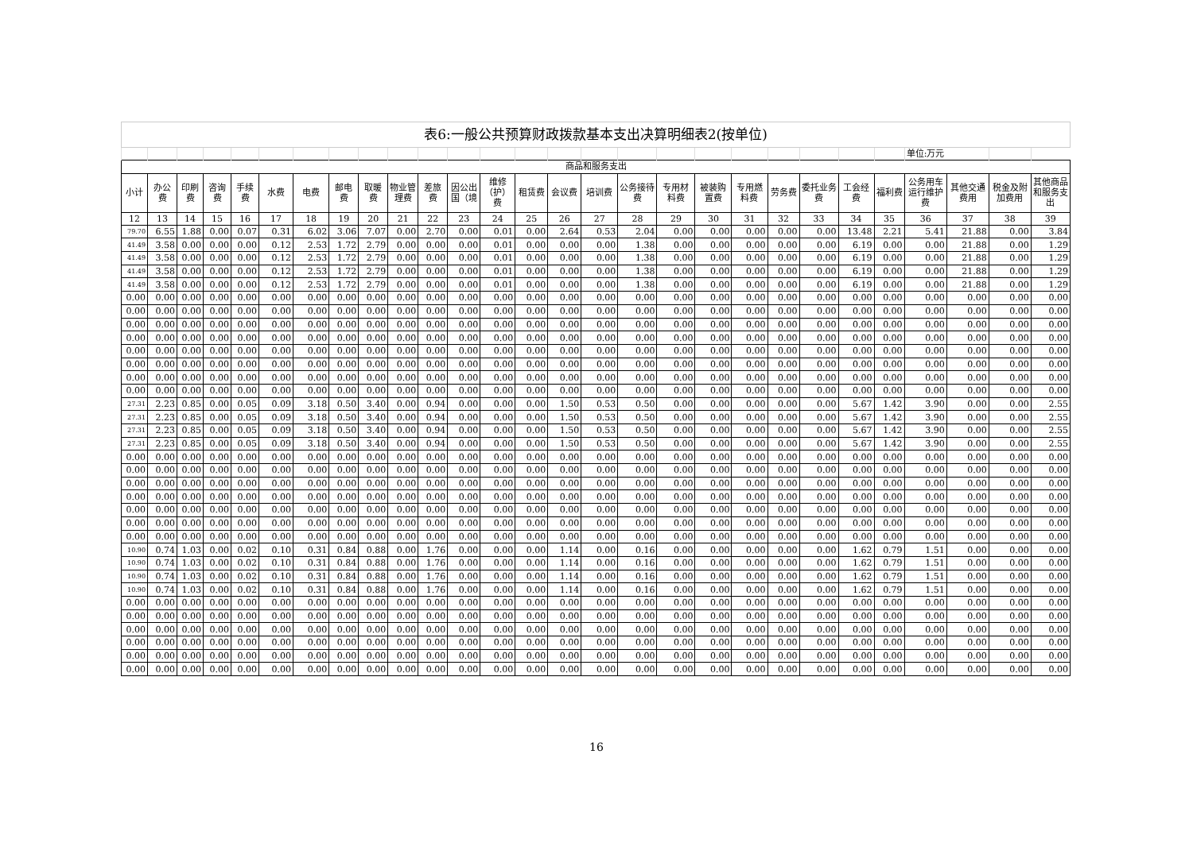| 表6:一般公共预算财政拨款基本支出决算明细表2(按单位) | | | | | | | | | | | | | | | | | | | | | | | | | | | |
| | | | | | | | | | | | | | | | | | | | | | | | | 单位:万元 | | | |
| 商品和服务支出 | | | | | | | | | | | | | | | | | | | | | | | | | | | |
| 小计 | 办公费 | 印刷费 | 咨询费 | 手续费 | 水费 | 电费 | 邮电费 | 取暖费 | 物业管理费 | 差旅费 | 因公出国（境 | 维修（护）费 | 租赁费 | 会议费 | 培训费 | 公务接待费 | 专用材料费 | 被装购置费 | 专用燃料费 | 劳务费 | 委托业务费 | 工会经费 | 福利费 | 公务用车运行维护费 | 其他交通费用 | 税金及附加费用 | 其他商品和服务支出 |
| 12 | 13 | 14 | 15 | 16 | 17 | 18 | 19 | 20 | 21 | 22 | 23 | 24 | 25 | 26 | 27 | 28 | 29 | 30 | 31 | 32 | 33 | 34 | 35 | 36 | 37 | 38 | 39 |
| 79.70 | 6.55 | 1.88 | 0.00 | 0.07 | 0.31 | 6.02 | 3.06 | 7.07 | 0.00 | 2.70 | 0.00 | 0.01 | 0.00 | 2.64 | 0.53 | 2.04 | 0.00 | 0.00 | 0.00 | 0.00 | 0.00 | 13.48 | 2.21 | 5.41 | 21.88 | 0.00 | 3.84 |
| 41.49 | 3.58 | 0.00 | 0.00 | 0.00 | 0.12 | 2.53 | 1.72 | 2.79 | 0.00 | 0.00 | 0.00 | 0.01 | 0.00 | 0.00 | 0.00 | 1.38 | 0.00 | 0.00 | 0.00 | 0.00 | 0.00 | 6.19 | 0.00 | 0.00 | 21.88 | 0.00 | 1.29 |
| 41.49 | 3.58 | 0.00 | 0.00 | 0.00 | 0.12 | 2.53 | 1.72 | 2.79 | 0.00 | 0.00 | 0.00 | 0.01 | 0.00 | 0.00 | 0.00 | 1.38 | 0.00 | 0.00 | 0.00 | 0.00 | 0.00 | 6.19 | 0.00 | 0.00 | 21.88 | 0.00 | 1.29 |
| 41.49 | 3.58 | 0.00 | 0.00 | 0.00 | 0.12 | 2.53 | 1.72 | 2.79 | 0.00 | 0.00 | 0.00 | 0.01 | 0.00 | 0.00 | 0.00 | 1.38 | 0.00 | 0.00 | 0.00 | 0.00 | 0.00 | 6.19 | 0.00 | 0.00 | 21.88 | 0.00 | 1.29 |
| 41.49 | 3.58 | 0.00 | 0.00 | 0.00 | 0.12 | 2.53 | 1.72 | 2.79 | 0.00 | 0.00 | 0.00 | 0.01 | 0.00 | 0.00 | 0.00 | 1.38 | 0.00 | 0.00 | 0.00 | 0.00 | 0.00 | 6.19 | 0.00 | 0.00 | 21.88 | 0.00 | 1.29 |
| 0.00 | 0.00 | 0.00 | 0.00 | 0.00 | 0.00 | 0.00 | 0.00 | 0.00 | 0.00 | 0.00 | 0.00 | 0.00 | 0.00 | 0.00 | 0.00 | 0.00 | 0.00 | 0.00 | 0.00 | 0.00 | 0.00 | 0.00 | 0.00 | 0.00 | 0.00 | 0.00 | 0.00 |
| 0.00 | 0.00 | 0.00 | 0.00 | 0.00 | 0.00 | 0.00 | 0.00 | 0.00 | 0.00 | 0.00 | 0.00 | 0.00 | 0.00 | 0.00 | 0.00 | 0.00 | 0.00 | 0.00 | 0.00 | 0.00 | 0.00 | 0.00 | 0.00 | 0.00 | 0.00 | 0.00 | 0.00 |
| 0.00 | 0.00 | 0.00 | 0.00 | 0.00 | 0.00 | 0.00 | 0.00 | 0.00 | 0.00 | 0.00 | 0.00 | 0.00 | 0.00 | 0.00 | 0.00 | 0.00 | 0.00 | 0.00 | 0.00 | 0.00 | 0.00 | 0.00 | 0.00 | 0.00 | 0.00 | 0.00 | 0.00 |
| 0.00 | 0.00 | 0.00 | 0.00 | 0.00 | 0.00 | 0.00 | 0.00 | 0.00 | 0.00 | 0.00 | 0.00 | 0.00 | 0.00 | 0.00 | 0.00 | 0.00 | 0.00 | 0.00 | 0.00 | 0.00 | 0.00 | 0.00 | 0.00 | 0.00 | 0.00 | 0.00 | 0.00 |
| 0.00 | 0.00 | 0.00 | 0.00 | 0.00 | 0.00 | 0.00 | 0.00 | 0.00 | 0.00 | 0.00 | 0.00 | 0.00 | 0.00 | 0.00 | 0.00 | 0.00 | 0.00 | 0.00 | 0.00 | 0.00 | 0.00 | 0.00 | 0.00 | 0.00 | 0.00 | 0.00 | 0.00 |
| 0.00 | 0.00 | 0.00 | 0.00 | 0.00 | 0.00 | 0.00 | 0.00 | 0.00 | 0.00 | 0.00 | 0.00 | 0.00 | 0.00 | 0.00 | 0.00 | 0.00 | 0.00 | 0.00 | 0.00 | 0.00 | 0.00 | 0.00 | 0.00 | 0.00 | 0.00 | 0.00 | 0.00 |
| 0.00 | 0.00 | 0.00 | 0.00 | 0.00 | 0.00 | 0.00 | 0.00 | 0.00 | 0.00 | 0.00 | 0.00 | 0.00 | 0.00 | 0.00 | 0.00 | 0.00 | 0.00 | 0.00 | 0.00 | 0.00 | 0.00 | 0.00 | 0.00 | 0.00 | 0.00 | 0.00 | 0.00 |
| 0.00 | 0.00 | 0.00 | 0.00 | 0.00 | 0.00 | 0.00 | 0.00 | 0.00 | 0.00 | 0.00 | 0.00 | 0.00 | 0.00 | 0.00 | 0.00 | 0.00 | 0.00 | 0.00 | 0.00 | 0.00 | 0.00 | 0.00 | 0.00 | 0.00 | 0.00 | 0.00 | 0.00 |
| 27.31 | 2.23 | 0.85 | 0.00 | 0.05 | 0.09 | 3.18 | 0.50 | 3.40 | 0.00 | 0.94 | 0.00 | 0.00 | 0.00 | 1.50 | 0.53 | 0.50 | 0.00 | 0.00 | 0.00 | 0.00 | 0.00 | 5.67 | 1.42 | 3.90 | 0.00 | 0.00 | 2.55 |
| 27.31 | 2.23 | 0.85 | 0.00 | 0.05 | 0.09 | 3.18 | 0.50 | 3.40 | 0.00 | 0.94 | 0.00 | 0.00 | 0.00 | 1.50 | 0.53 | 0.50 | 0.00 | 0.00 | 0.00 | 0.00 | 0.00 | 5.67 | 1.42 | 3.90 | 0.00 | 0.00 | 2.55 |
| 27.31 | 2.23 | 0.85 | 0.00 | 0.05 | 0.09 | 3.18 | 0.50 | 3.40 | 0.00 | 0.94 | 0.00 | 0.00 | 0.00 | 1.50 | 0.53 | 0.50 | 0.00 | 0.00 | 0.00 | 0.00 | 0.00 | 5.67 | 1.42 | 3.90 | 0.00 | 0.00 | 2.55 |
| 27.31 | 2.23 | 0.85 | 0.00 | 0.05 | 0.09 | 3.18 | 0.50 | 3.40 | 0.00 | 0.94 | 0.00 | 0.00 | 0.00 | 1.50 | 0.53 | 0.50 | 0.00 | 0.00 | 0.00 | 0.00 | 0.00 | 5.67 | 1.42 | 3.90 | 0.00 | 0.00 | 2.55 |
| 0.00 | 0.00 | 0.00 | 0.00 | 0.00 | 0.00 | 0.00 | 0.00 | 0.00 | 0.00 | 0.00 | 0.00 | 0.00 | 0.00 | 0.00 | 0.00 | 0.00 | 0.00 | 0.00 | 0.00 | 0.00 | 0.00 | 0.00 | 0.00 | 0.00 | 0.00 | 0.00 | 0.00 |
| 0.00 | 0.00 | 0.00 | 0.00 | 0.00 | 0.00 | 0.00 | 0.00 | 0.00 | 0.00 | 0.00 | 0.00 | 0.00 | 0.00 | 0.00 | 0.00 | 0.00 | 0.00 | 0.00 | 0.00 | 0.00 | 0.00 | 0.00 | 0.00 | 0.00 | 0.00 | 0.00 | 0.00 |
| 0.00 | 0.00 | 0.00 | 0.00 | 0.00 | 0.00 | 0.00 | 0.00 | 0.00 | 0.00 | 0.00 | 0.00 | 0.00 | 0.00 | 0.00 | 0.00 | 0.00 | 0.00 | 0.00 | 0.00 | 0.00 | 0.00 | 0.00 | 0.00 | 0.00 | 0.00 | 0.00 | 0.00 |
| 0.00 | 0.00 | 0.00 | 0.00 | 0.00 | 0.00 | 0.00 | 0.00 | 0.00 | 0.00 | 0.00 | 0.00 | 0.00 | 0.00 | 0.00 | 0.00 | 0.00 | 0.00 | 0.00 | 0.00 | 0.00 | 0.00 | 0.00 | 0.00 | 0.00 | 0.00 | 0.00 | 0.00 |
| 0.00 | 0.00 | 0.00 | 0.00 | 0.00 | 0.00 | 0.00 | 0.00 | 0.00 | 0.00 | 0.00 | 0.00 | 0.00 | 0.00 | 0.00 | 0.00 | 0.00 | 0.00 | 0.00 | 0.00 | 0.00 | 0.00 | 0.00 | 0.00 | 0.00 | 0.00 | 0.00 | 0.00 |
| 0.00 | 0.00 | 0.00 | 0.00 | 0.00 | 0.00 | 0.00 | 0.00 | 0.00 | 0.00 | 0.00 | 0.00 | 0.00 | 0.00 | 0.00 | 0.00 | 0.00 | 0.00 | 0.00 | 0.00 | 0.00 | 0.00 | 0.00 | 0.00 | 0.00 | 0.00 | 0.00 | 0.00 |
| 0.00 | 0.00 | 0.00 | 0.00 | 0.00 | 0.00 | 0.00 | 0.00 | 0.00 | 0.00 | 0.00 | 0.00 | 0.00 | 0.00 | 0.00 | 0.00 | 0.00 | 0.00 | 0.00 | 0.00 | 0.00 | 0.00 | 0.00 | 0.00 | 0.00 | 0.00 | 0.00 | 0.00 |
| 10.90 | 0.74 | 1.03 | 0.00 | 0.02 | 0.10 | 0.31 | 0.84 | 0.88 | 0.00 | 1.76 | 0.00 | 0.00 | 0.00 | 1.14 | 0.00 | 0.16 | 0.00 | 0.00 | 0.00 | 0.00 | 0.00 | 1.62 | 0.79 | 1.51 | 0.00 | 0.00 | 0.00 |
| 10.90 | 0.74 | 1.03 | 0.00 | 0.02 | 0.10 | 0.31 | 0.84 | 0.88 | 0.00 | 1.76 | 0.00 | 0.00 | 0.00 | 1.14 | 0.00 | 0.16 | 0.00 | 0.00 | 0.00 | 0.00 | 0.00 | 1.62 | 0.79 | 1.51 | 0.00 | 0.00 | 0.00 |
| 10.90 | 0.74 | 1.03 | 0.00 | 0.02 | 0.10 | 0.31 | 0.84 | 0.88 | 0.00 | 1.76 | 0.00 | 0.00 | 0.00 | 1.14 | 0.00 | 0.16 | 0.00 | 0.00 | 0.00 | 0.00 | 0.00 | 1.62 | 0.79 | 1.51 | 0.00 | 0.00 | 0.00 |
| 10.90 | 0.74 | 1.03 | 0.00 | 0.02 | 0.10 | 0.31 | 0.84 | 0.88 | 0.00 | 1.76 | 0.00 | 0.00 | 0.00 | 1.14 | 0.00 | 0.16 | 0.00 | 0.00 | 0.00 | 0.00 | 0.00 | 1.62 | 0.79 | 1.51 | 0.00 | 0.00 | 0.00 |
| 0.00 | 0.00 | 0.00 | 0.00 | 0.00 | 0.00 | 0.00 | 0.00 | 0.00 | 0.00 | 0.00 | 0.00 | 0.00 | 0.00 | 0.00 | 0.00 | 0.00 | 0.00 | 0.00 | 0.00 | 0.00 | 0.00 | 0.00 | 0.00 | 0.00 | 0.00 | 0.00 | 0.00 |
| 0.00 | 0.00 | 0.00 | 0.00 | 0.00 | 0.00 | 0.00 | 0.00 | 0.00 | 0.00 | 0.00 | 0.00 | 0.00 | 0.00 | 0.00 | 0.00 | 0.00 | 0.00 | 0.00 | 0.00 | 0.00 | 0.00 | 0.00 | 0.00 | 0.00 | 0.00 | 0.00 | 0.00 |
| 0.00 | 0.00 | 0.00 | 0.00 | 0.00 | 0.00 | 0.00 | 0.00 | 0.00 | 0.00 | 0.00 | 0.00 | 0.00 | 0.00 | 0.00 | 0.00 | 0.00 | 0.00 | 0.00 | 0.00 | 0.00 | 0.00 | 0.00 | 0.00 | 0.00 | 0.00 | 0.00 | 0.00 |
| 0.00 | 0.00 | 0.00 | 0.00 | 0.00 | 0.00 | 0.00 | 0.00 | 0.00 | 0.00 | 0.00 | 0.00 | 0.00 | 0.00 | 0.00 | 0.00 | 0.00 | 0.00 | 0.00 | 0.00 | 0.00 | 0.00 | 0.00 | 0.00 | 0.00 | 0.00 | 0.00 | 0.00 |
| 0.00 | 0.00 | 0.00 | 0.00 | 0.00 | 0.00 | 0.00 | 0.00 | 0.00 | 0.00 | 0.00 | 0.00 | 0.00 | 0.00 | 0.00 | 0.00 | 0.00 | 0.00 | 0.00 | 0.00 | 0.00 | 0.00 | 0.00 | 0.00 | 0.00 | 0.00 | 0.00 | 0.00 |
| 0.00 | 0.00 | 0.00 | 0.00 | 0.00 | 0.00 | 0.00 | 0.00 | 0.00 | 0.00 | 0.00 | 0.00 | 0.00 | 0.00 | 0.00 | 0.00 | 0.00 | 0.00 | 0.00 | 0.00 | 0.00 | 0.00 | 0.00 | 0.00 | 0.00 | 0.00 | 0.00 | 0.00 |
16